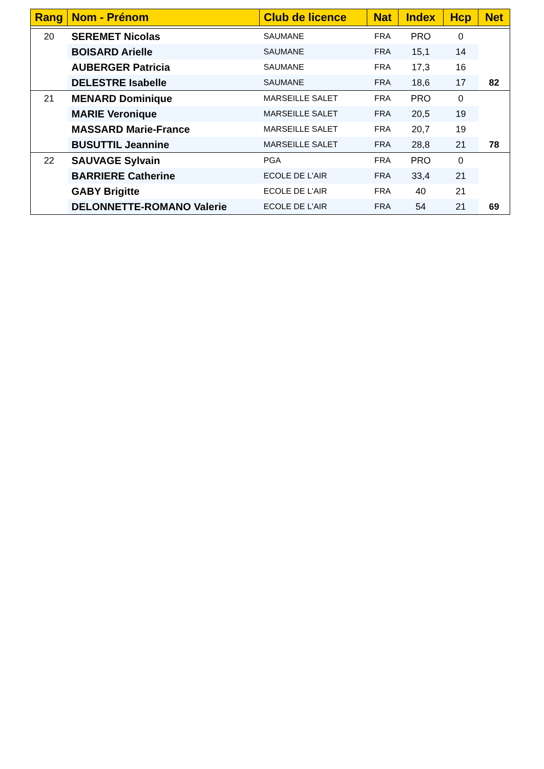| Rang | Nom - Prénom | Club de licence | Nat | Index | Hcp | Net |
| --- | --- | --- | --- | --- | --- | --- |
| 20 | SEREMET Nicolas | SAUMANE | FRA | PRO | 0 | |
| | BOISARD Arielle | SAUMANE | FRA | 15,1 | 14 | |
| | AUBERGER Patricia | SAUMANE | FRA | 17,3 | 16 | |
| | DELESTRE Isabelle | SAUMANE | FRA | 18,6 | 17 | 82 |
| 21 | MENARD Dominique | MARSEILLE SALET | FRA | PRO | 0 | |
| | MARIE Veronique | MARSEILLE SALET | FRA | 20,5 | 19 | |
| | MASSARD Marie-France | MARSEILLE SALET | FRA | 20,7 | 19 | |
| | BUSUTTIL Jeannine | MARSEILLE SALET | FRA | 28,8 | 21 | 78 |
| 22 | SAUVAGE Sylvain | PGA | FRA | PRO | 0 | |
| | BARRIERE Catherine | ECOLE DE L'AIR | FRA | 33,4 | 21 | |
| | GABY Brigitte | ECOLE DE L'AIR | FRA | 40 | 21 | |
| | DELONNETTE-ROMANO Valerie | ECOLE DE L'AIR | FRA | 54 | 21 | 69 |